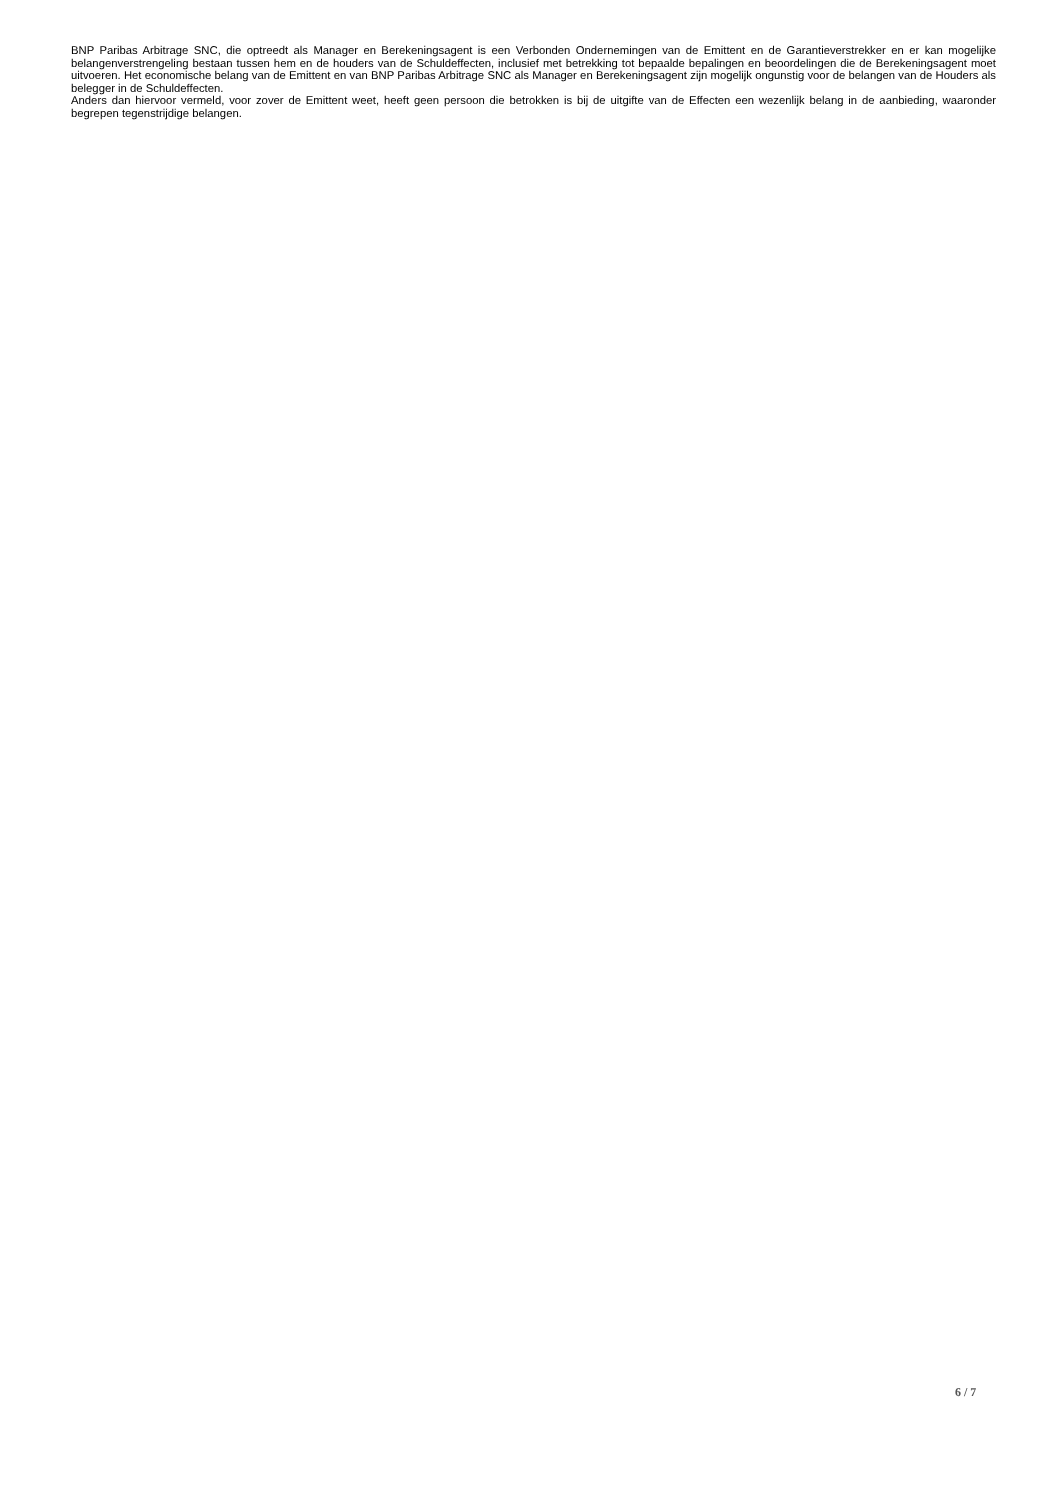BNP Paribas Arbitrage SNC, die optreedt als Manager en Berekeningsagent is een Verbonden Ondernemingen van de Emittent en de Garantieverstrekker en er kan mogelijke belangenverstrengeling bestaan tussen hem en de houders van de Schuldeffecten, inclusief met betrekking tot bepaalde bepalingen en beoordelingen die de Berekeningsagent moet uitvoeren. Het economische belang van de Emittent en van BNP Paribas Arbitrage SNC als Manager en Berekeningsagent zijn mogelijk ongunstig voor de belangen van de Houders als belegger in de Schuldeffecten.
Anders dan hiervoor vermeld, voor zover de Emittent weet, heeft geen persoon die betrokken is bij de uitgifte van de Effecten een wezenlijk belang in de aanbieding, waaronder begrepen tegenstrijdige belangen.
6 / 7